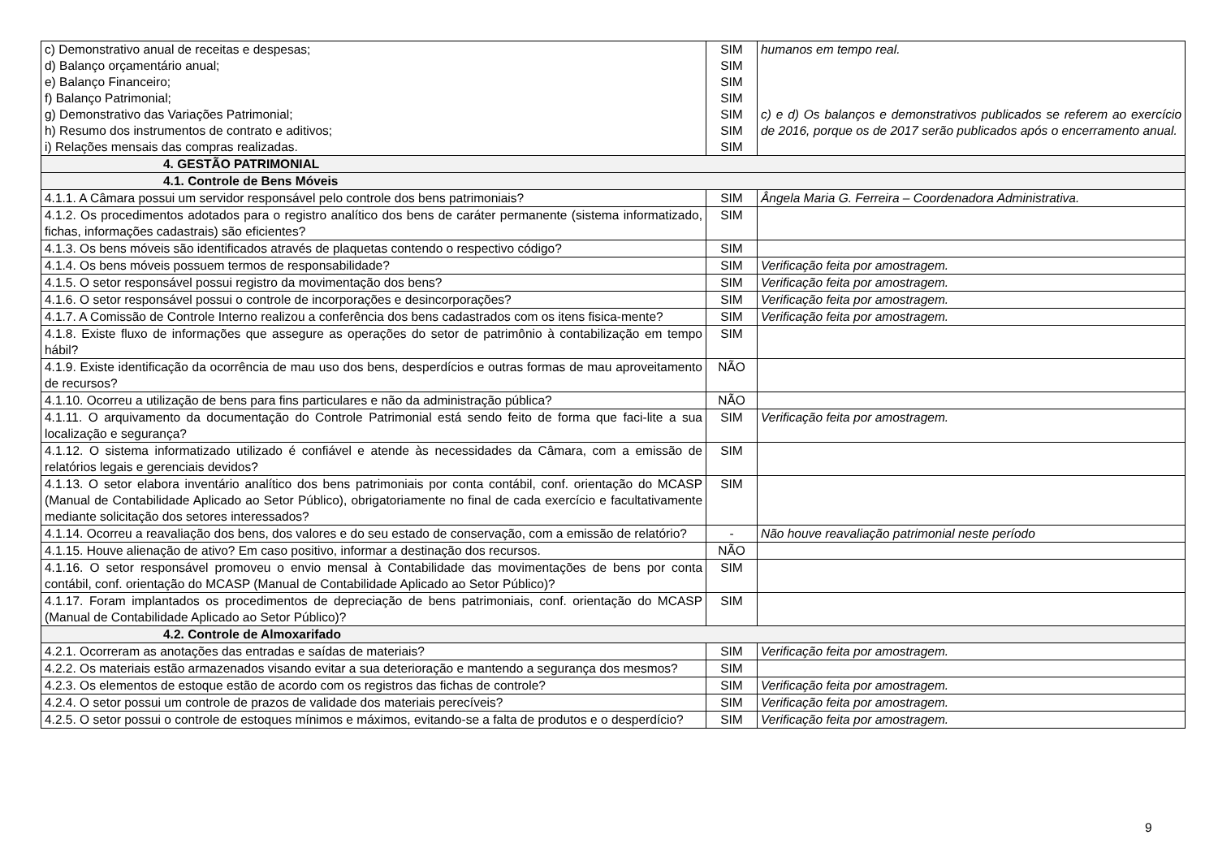| c) Demonstrativo anual de receitas e despesas; d) Balanço orçamentário anual; e) Balanço Financeiro; f) Balanço Patrimonial; g) Demonstrativo das Variações Patrimonial; h) Resumo dos instrumentos de contrato e aditivos; i) Relações mensais das compras realizadas. | SIM SIM SIM SIM SIM SIM SIM | humanos em tempo real. c) e d) Os balanços e demonstrativos publicados se referem ao exercício de 2016, porque os de 2017 serão publicados após o encerramento anual. |
| 4. GESTÃO PATRIMONIAL | | |
| 4.1. Controle de Bens Móveis | | |
| 4.1.1. A Câmara possui um servidor responsável pelo controle dos bens patrimoniais? | SIM | Ângela Maria G. Ferreira – Coordenadora Administrativa. |
| 4.1.2. Os procedimentos adotados para o registro analítico dos bens de caráter permanente (sistema informatizado, fichas, informações cadastrais) são eficientes? | SIM | |
| 4.1.3. Os bens móveis são identificados através de plaquetas contendo o respectivo código? | SIM | |
| 4.1.4. Os bens móveis possuem termos de responsabilidade? | SIM | Verificação feita por amostragem. |
| 4.1.5. O setor responsável possui registro da movimentação dos bens? | SIM | Verificação feita por amostragem. |
| 4.1.6. O setor responsável possui o controle de incorporações e desincorporações? | SIM | Verificação feita por amostragem. |
| 4.1.7. A Comissão de Controle Interno realizou a conferência dos bens cadastrados com os itens fisica-mente? | SIM | Verificação feita por amostragem. |
| 4.1.8. Existe fluxo de informações que assegure as operações do setor de patrimônio à contabilização em tempo hábil? | SIM | |
| 4.1.9. Existe identificação da ocorrência de mau uso dos bens, desperdícios e outras formas de mau aproveitamento de recursos? | NÃO | |
| 4.1.10. Ocorreu a utilização de bens para fins particulares e não da administração pública? | NÃO | |
| 4.1.11. O arquivamento da documentação do Controle Patrimonial está sendo feito de forma que faci-lite a sua localização e segurança? | SIM | Verificação feita por amostragem. |
| 4.1.12. O sistema informatizado utilizado é confiável e atende às necessidades da Câmara, com a emissão de relatórios legais e gerenciais devidos? | SIM | |
| 4.1.13. O setor elabora inventário analítico dos bens patrimoniais por conta contábil, conf. orientação do MCASP (Manual de Contabilidade Aplicado ao Setor Público), obrigatoriamente no final de cada exercício e facultativamente mediante solicitação dos setores interessados? | SIM | |
| 4.1.14. Ocorreu a reavaliação dos bens, dos valores e do seu estado de conservação, com a emissão de relatório? | - | Não houve reavaliação patrimonial neste período |
| 4.1.15. Houve alienação de ativo? Em caso positivo, informar a destinação dos recursos. | NÃO | |
| 4.1.16. O setor responsável promoveu o envio mensal à Contabilidade das movimentações de bens por conta contábil, conf. orientação do MCASP (Manual de Contabilidade Aplicado ao Setor Público)? | SIM | |
| 4.1.17. Foram implantados os procedimentos de depreciação de bens patrimoniais, conf. orientação do MCASP (Manual de Contabilidade Aplicado ao Setor Público)? | SIM | |
| 4.2. Controle de Almoxarifado | | |
| 4.2.1. Ocorreram as anotações das entradas e saídas de materiais? | SIM | Verificação feita por amostragem. |
| 4.2.2. Os materiais estão armazenados visando evitar a sua deterioração e mantendo a segurança dos mesmos? | SIM | |
| 4.2.3. Os elementos de estoque estão de acordo com os registros das fichas de controle? | SIM | Verificação feita por amostragem. |
| 4.2.4. O setor possui um controle de prazos de validade dos materiais perecíveis? | SIM | Verificação feita por amostragem. |
| 4.2.5. O setor possui o controle de estoques mínimos e máximos, evitando-se a falta de produtos e o desperdício? | SIM | Verificação feita por amostragem. |
9